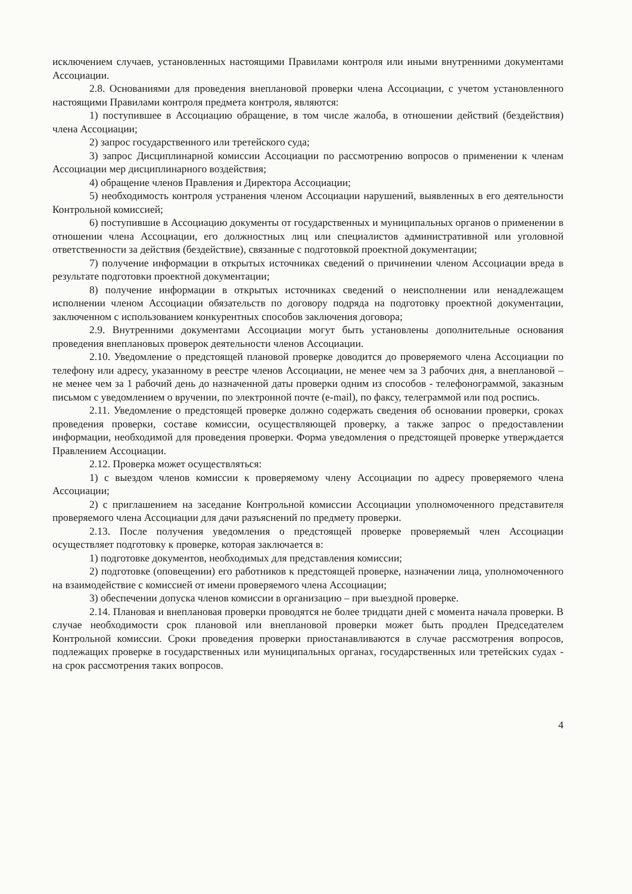исключением случаев, установленных настоящими Правилами контроля или иными внутренними документами Ассоциации.
2.8. Основаниями для проведения внеплановой проверки члена Ассоциации, с учетом установленного настоящими Правилами контроля предмета контроля, являются:
1) поступившее в Ассоциацию обращение, в том числе жалоба, в отношении действий (бездействия) члена Ассоциации;
2) запрос государственного или третейского суда;
3) запрос Дисциплинарной комиссии Ассоциации по рассмотрению вопросов о применении к членам Ассоциации мер дисциплинарного воздействия;
4) обращение членов Правления и Директора Ассоциации;
5) необходимость контроля устранения членом Ассоциации нарушений, выявленных в его деятельности Контрольной комиссией;
6) поступившие в Ассоциацию документы от государственных и муниципальных органов о применении в отношении члена Ассоциации, его должностных лиц или специалистов административной или уголовной ответственности за действия (бездействие), связанные с подготовкой проектной документации;
7) получение информации в открытых источниках сведений о причинении членом Ассоциации вреда в результате подготовки проектной документации;
8) получение информации в открытых источниках сведений о неисполнении или ненадлежащем исполнении членом Ассоциации обязательств по договору подряда на подготовку проектной документации, заключенном с использованием конкурентных способов заключения договора;
2.9. Внутренними документами Ассоциации могут быть установлены дополнительные основания проведения внеплановых проверок деятельности членов Ассоциации.
2.10. Уведомление о предстоящей плановой проверке доводится до проверяемого члена Ассоциации по телефону или адресу, указанному в реестре членов Ассоциации, не менее чем за 3 рабочих дня, а внеплановой – не менее чем за 1 рабочий день до назначенной даты проверки одним из способов - телефонограммой, заказным письмом с уведомлением о вручении, по электронной почте (e-mail), по факсу, телеграммой или под роспись.
2.11. Уведомление о предстоящей проверке должно содержать сведения об основании проверки, сроках проведения проверки, составе комиссии, осуществляющей проверку, а также запрос о предоставлении информации, необходимой для проведения проверки. Форма уведомления о предстоящей проверке утверждается Правлением Ассоциации.
2.12. Проверка может осуществляться:
1) с выездом членов комиссии к проверяемому члену Ассоциации по адресу проверяемого члена Ассоциации;
2) с приглашением на заседание Контрольной комиссии Ассоциации уполномоченного представителя проверяемого члена Ассоциации для дачи разъяснений по предмету проверки.
2.13. После получения уведомления о предстоящей проверке проверяемый член Ассоциации осуществляет подготовку к проверке, которая заключается в:
1) подготовке документов, необходимых для представления комиссии;
2) подготовке (оповещении) его работников к предстоящей проверке, назначении лица, уполномоченного на взаимодействие с комиссией от имени проверяемого члена Ассоциации;
3) обеспечении допуска членов комиссии в организацию – при выездной проверке.
2.14. Плановая и внеплановая проверки проводятся не более тридцати дней с момента начала проверки. В случае необходимости срок плановой или внеплановой проверки может быть продлен Председателем Контрольной комиссии. Сроки проведения проверки приостанавливаются в случае рассмотрения вопросов, подлежащих проверке в государственных или муниципальных органах, государственных или третейских судах - на срок рассмотрения таких вопросов.
4